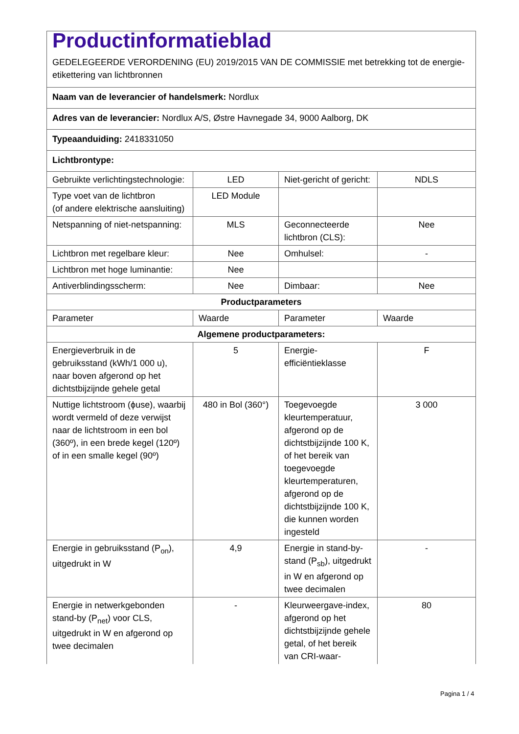| Productinformatieblad GEDELEGEERDE VERORDENING (EU) 2019/2015 VAN DE COMMISSIE met betrekking tot de energie-etikettering van lichtbronnen | | | |
| Naam van de leverancier of handelsmerk: Nordlux | | | |
| Adres van de leverancier: Nordlux A/S, Østre Havnegade 34, 9000 Aalborg, DK | | | |
| Typeaanduiding: 2418331050 | | | |
| Lichtbrontype: | | | |
| Gebruikte verlichtingstechnologie: | LED | Niet-gericht of gericht: | NDLS |
| Type voet van de lichtbron (of andere elektrische aansluiting) | LED Module | | |
| Netspanning of niet-netspanning: | MLS | Geconnecteerde lichtbron (CLS): | Nee |
| Lichtbron met regelbare kleur: | Nee | Omhulsel: | - |
| Lichtbron met hoge luminantie: | Nee | | |
| Antiverblindingsscherm: | Nee | Dimbaar: | Nee |
| Productparameters | | | |
| Parameter | Waarde | Parameter | Waarde |
| Algemene productparameters: | | | |
| Energieverbruik in de gebruiksstand (kWh/1 000 u), naar boven afgerond op het dichtstbijzijnde gehele getal | 5 | Energie-efficiëntieklasse | F |
| Nuttige lichtstroom (ϕuse), waarbij wordt vermeld of deze verwijst naar de lichtstroom in een bol (360º), in een brede kegel (120º) of in een smalle kegel (90º) | 480 in Bol (360°) | Toegevoegde kleurtemperatuur, afgerond op de dichtstbijzijnde 100 K, of het bereik van toegevoegde kleurtemperaturen, afgerond op de dichtstbijzijnde 100 K, die kunnen worden ingesteld | 3 000 |
| Energie in gebruiksstand (P<sub>on</sub>), uitgedrukt in W | 4,9 | Energie in stand-by-stand (P<sub>sb</sub>), uitgedrukt in W en afgerond op twee decimalen | - |
| Energie in netwerkgebonden stand-by (P<sub>net</sub>) voor CLS, uitgedrukt in W en afgerond op twee decimalen | - | Kleurweergave-index, afgerond op het dichtstbijzijnde gehele getal, of het bereik van CRI-waar- | 80 |
Pagina 1 / 4